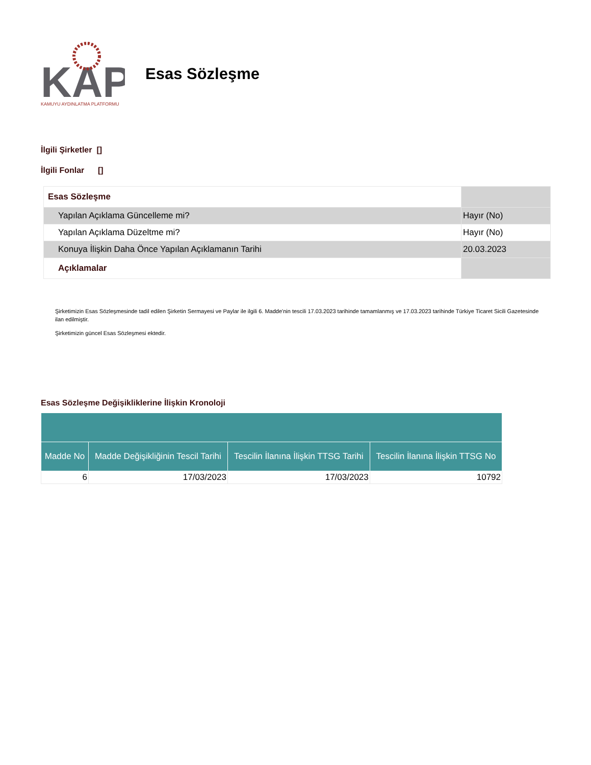KAP
KAMUYU AYDINLATMA PLATFORMU
Esas Sözleşme
İlgili Şirketler []
İlgili Fonlar []
| Esas Sözleşme | |
| Yapılan Açıklama Güncelleme mi? | Hayır (No) |
| Yapılan Açıklama Düzeltme mi? | Hayır (No) |
| Konuya İlişkin Daha Önce Yapılan Açıklamanın Tarihi | 20.03.2023 |
| Açıklamalar | |
Şirketimizin Esas Sözleşmesinde tadil edilen Şirketin Sermayesi ve Paylar ile ilgili 6. Madde'nin tescili 17.03.2023 tarihinde tamamlanmış ve 17.03.2023 tarihinde Türkiye Ticaret Sicili Gazetesinde ilan edilmiştir.
Şirketimizin güncel Esas Sözleşmesi ektedir.
Esas Sözleşme Değişikliklerine İlişkin Kronoloji
| Madde No | Madde Değişikliğinin Tescil Tarihi | Tescilin İlanına İlişkin TTSG Tarihi | Tescilin İlanına İlişkin TTSG No |
| --- | --- | --- | --- |
| 6 | 17/03/2023 | 17/03/2023 | 10792 |